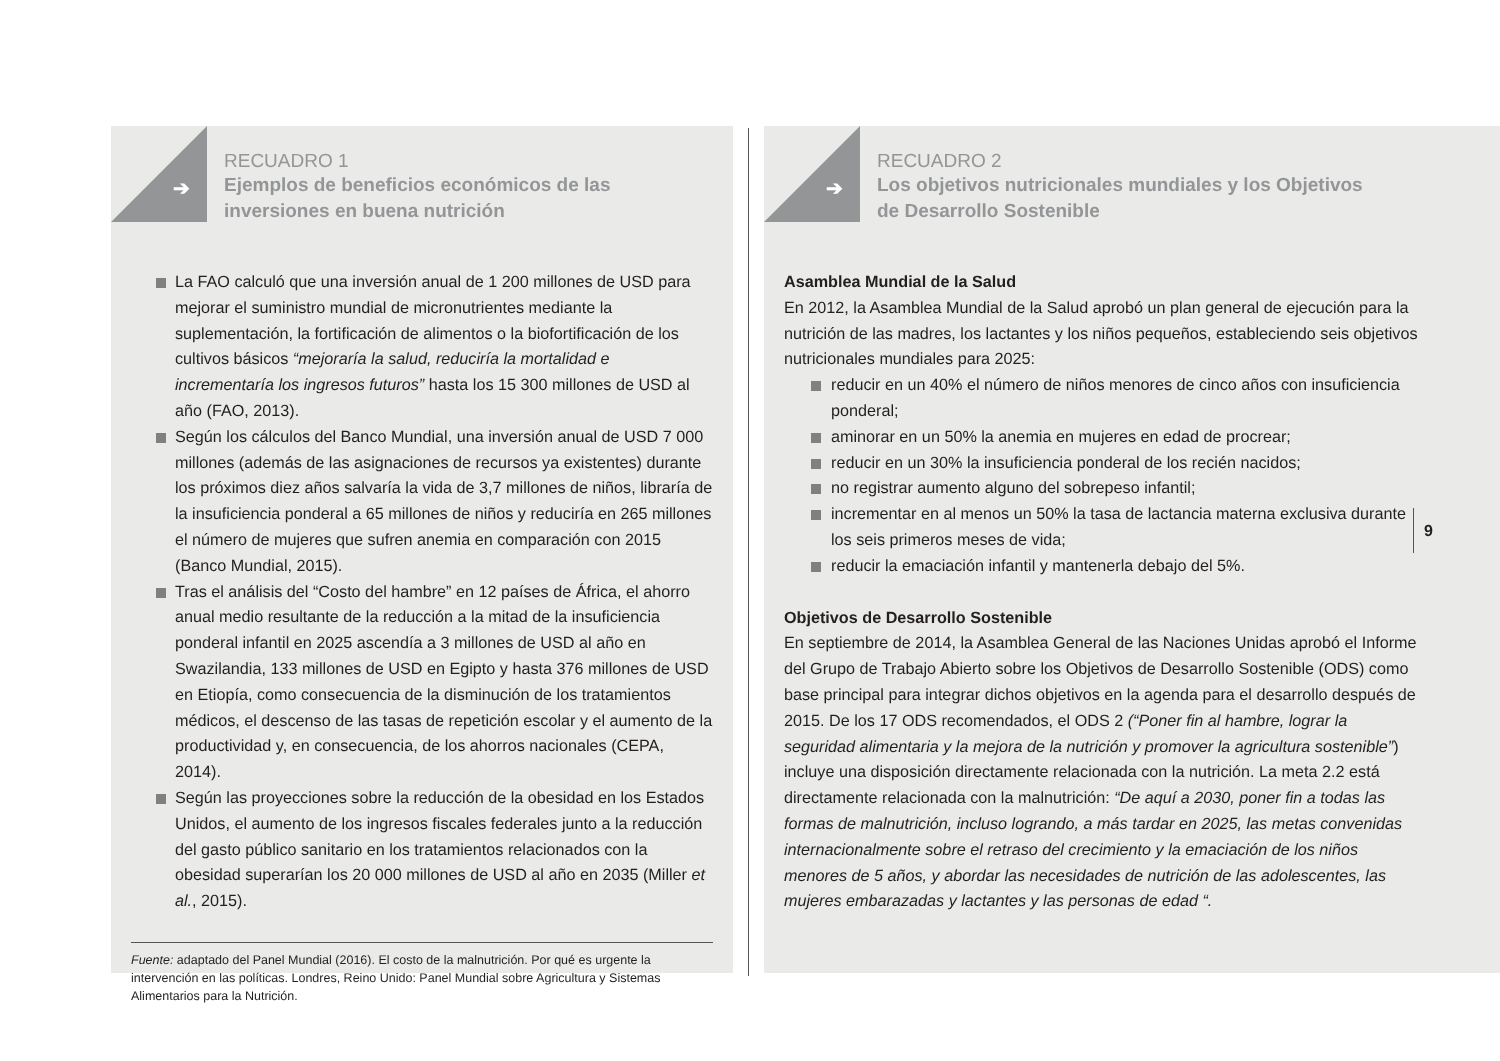➔
RECUADRO 1
Ejemplos de beneficios económicos de las
inversiones en buena nutrición
La FAO calculó que una inversión anual de 1 200 millones de USD para mejorar el suministro mundial de micronutrientes mediante la suplementación, la fortificación de alimentos o la biofortificación de los cultivos básicos “mejoraría la salud, reduciría la mortalidad e incrementaría los ingresos futuros” hasta los 15 300 millones de USD al año (FAO, 2013).
Según los cálculos del Banco Mundial, una inversión anual de USD 7 000 millones (además de las asignaciones de recursos ya existentes) durante los próximos diez años salvaría la vida de 3,7 millones de niños, libraría de la insuficiencia ponderal a 65 millones de niños y reduciría en 265 millones el número de mujeres que sufren anemia en comparación con 2015 (Banco Mundial, 2015).
Tras el análisis del “Costo del hambre” en 12 países de África, el ahorro anual medio resultante de la reducción a la mitad de la insuficiencia ponderal infantil en 2025 ascendía a 3 millones de USD al año en Swazilandia, 133 millones de USD en Egipto y hasta 376 millones de USD en Etiopía, como consecuencia de la disminución de los tratamientos médicos, el descenso de las tasas de repetición escolar y el aumento de la productividad y, en consecuencia, de los ahorros nacionales (CEPA, 2014).
Según las proyecciones sobre la reducción de la obesidad en los Estados Unidos, el aumento de los ingresos fiscales federales junto a la reducción del gasto público sanitario en los tratamientos relacionados con la obesidad superarían los 20 000 millones de USD al año en 2035 (Miller et al., 2015).
Fuente: adaptado del Panel Mundial (2016). El costo de la malnutrición. Por qué es urgente la intervención en las políticas. Londres, Reino Unido: Panel Mundial sobre Agricultura y Sistemas Alimentarios para la Nutrición.
➔
RECUADRO 2
Los objetivos nutricionales mundiales y los Objetivos
de Desarrollo Sostenible
Asamblea Mundial de la Salud
En 2012, la Asamblea Mundial de la Salud aprobó un plan general de ejecución para la nutrición de las madres, los lactantes y los niños pequeños, estableciendo seis objetivos nutricionales mundiales para 2025:
reducir en un 40% el número de niños menores de cinco años con insuficiencia ponderal;
aminorar en un 50% la anemia en mujeres en edad de procrear;
reducir en un 30% la insuficiencia ponderal de los recién nacidos;
no registrar aumento alguno del sobrepeso infantil;
incrementar en al menos un 50% la tasa de lactancia materna exclusiva durante los seis primeros meses de vida;
reducir la emaciación infantil y mantenerla debajo del 5%.
Objetivos de Desarrollo Sostenible
En septiembre de 2014, la Asamblea General de las Naciones Unidas aprobó el Informe del Grupo de Trabajo Abierto sobre los Objetivos de Desarrollo Sostenible (ODS) como base principal para integrar dichos objetivos en la agenda para el desarrollo después de 2015. De los 17 ODS recomendados, el ODS 2 (“Poner fin al hambre, lograr la seguridad alimentaria y la mejora de la nutrición y promover la agricultura sostenible”) incluye una disposición directamente relacionada con la nutrición. La meta 2.2 está directamente relacionada con la malnutrición: “De aquí a 2030, poner fin a todas las formas de malnutrición, incluso logrando, a más tardar en 2025, las metas convenidas internacionalmente sobre el retraso del crecimiento y la emaciación de los niños menores de 5 años, y abordar las necesidades de nutrición de las adolescentes, las mujeres embarazadas y lactantes y las personas de edad “.
9